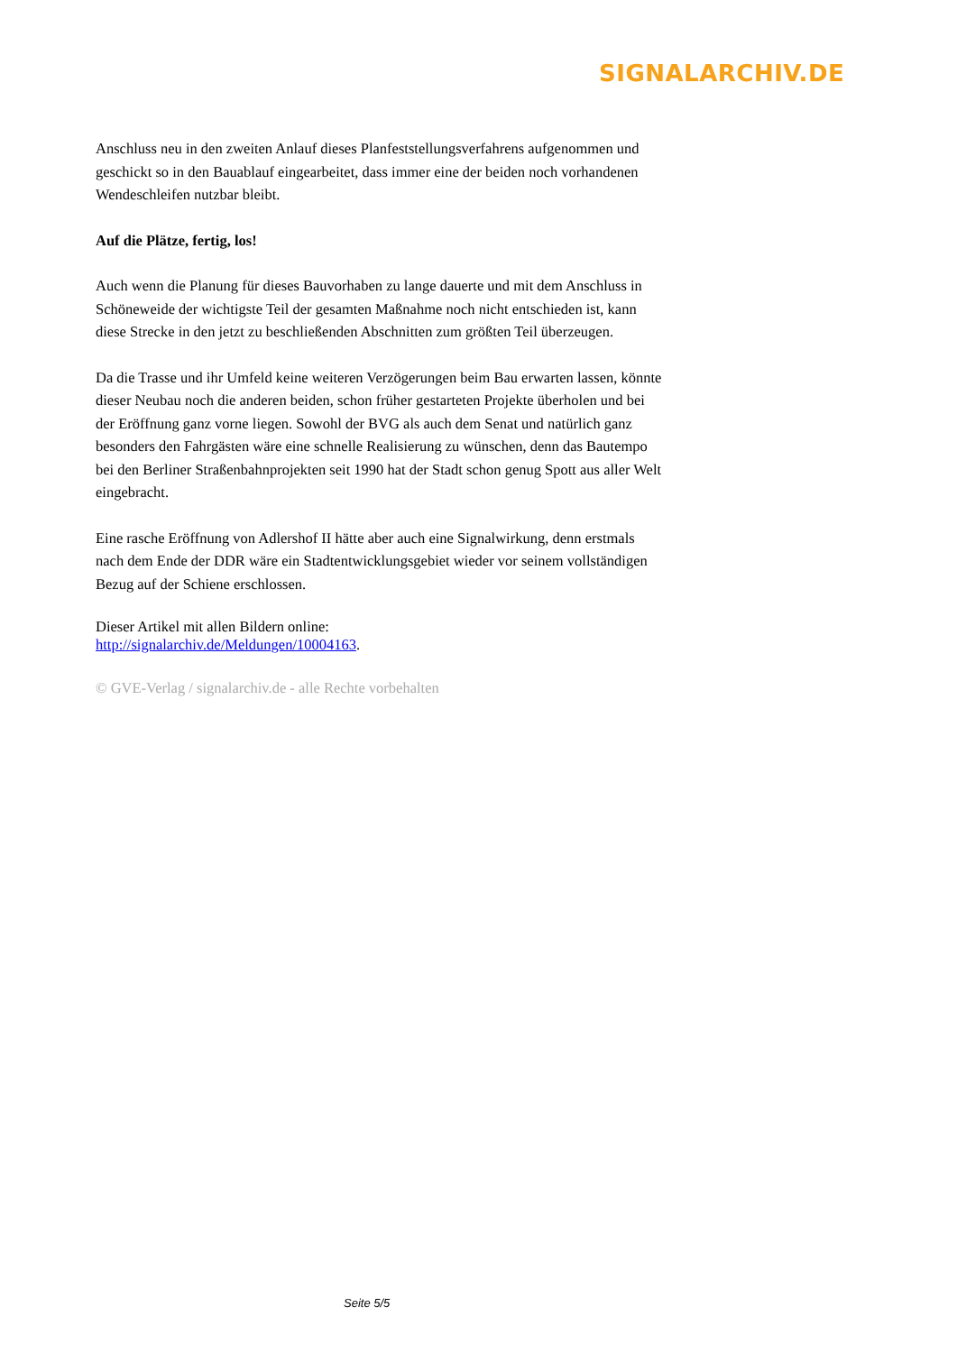SIGNALARCHIV.DE
Anschluss neu in den zweiten Anlauf dieses Planfeststellungsverfahrens aufgenommen und geschickt so in den Bauablauf eingearbeitet, dass immer eine der beiden noch vorhandenen Wendeschleifen nutzbar bleibt.
Auf die Plätze, fertig, los!
Auch wenn die Planung für dieses Bauvorhaben zu lange dauerte und mit dem Anschluss in Schöneweide der wichtigste Teil der gesamten Maßnahme noch nicht entschieden ist, kann diese Strecke in den jetzt zu beschließenden Abschnitten zum größten Teil überzeugen.
Da die Trasse und ihr Umfeld keine weiteren Verzögerungen beim Bau erwarten lassen, könnte dieser Neubau noch die anderen beiden, schon früher gestarteten Projekte überholen und bei der Eröffnung ganz vorne liegen. Sowohl der BVG als auch dem Senat und natürlich ganz besonders den Fahrgästen wäre eine schnelle Realisierung zu wünschen, denn das Bautempo bei den Berliner Straßenbahnprojekten seit 1990 hat der Stadt schon genug Spott aus aller Welt eingebracht.
Eine rasche Eröffnung von Adlershof II hätte aber auch eine Signalwirkung, denn erstmals nach dem Ende der DDR wäre ein Stadtentwicklungsgebiet wieder vor seinem vollständigen Bezug auf der Schiene erschlossen.
Dieser Artikel mit allen Bildern online:
http://signalarchiv.de/Meldungen/10004163.
© GVE-Verlag / signalarchiv.de - alle Rechte vorbehalten
Seite 5/5